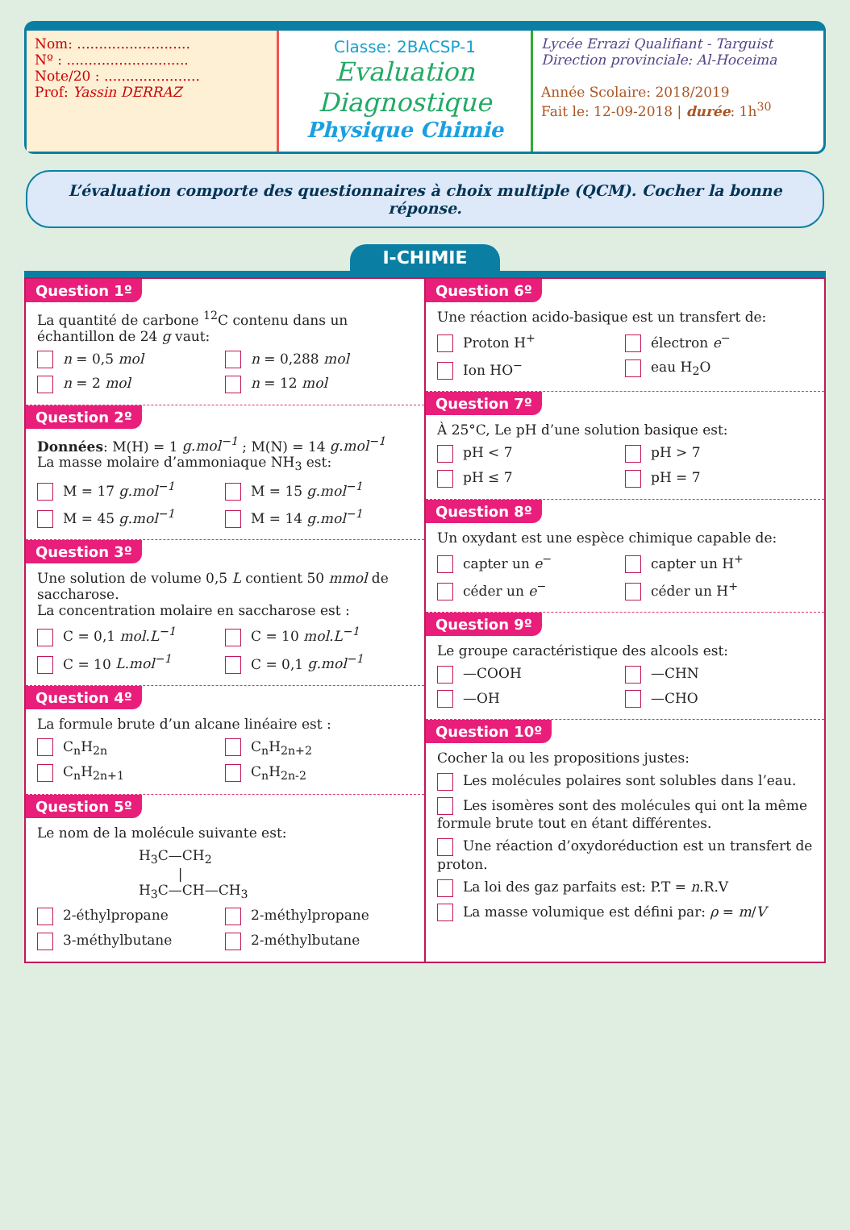Nom: ..........................
Nº : ............................
Note/20 : ......................
Prof: Yassin DERRAZ
Classe: 2BACSP-1
Evaluation Diagnostique
Physique Chimie
Lycée Errazi Qualifiant - Targuist
Direction provinciale: Al-Hoceima
Année Scolaire: 2018/2019
Fait le: 12-09-2018 | durée: 1h<sup>30</sup>
L’évaluation comporte des questionnaires à choix multiple (QCM). Cocher la bonne réponse.
I-CHIMIE
Question 1º
La quantité de carbone <sup>12</sup>C contenu dans un échantillon de 24 g vaut:
n = 0,5 mol
n = 0,288 mol
n = 2 mol
n = 12 mol
Question 2º
Données: M(H) = 1 g.mol<sup>−1</sup> ; M(N) = 14 g.mol<sup>−1</sup>
La masse molaire d’ammoniaque NH<sub>3</sub> est:
M = 17 g.mol<sup>−1</sup>
M = 15 g.mol<sup>−1</sup>
M = 45 g.mol<sup>−1</sup>
M = 14 g.mol<sup>−1</sup>
Question 3º
Une solution de volume 0,5 L contient 50 mmol de saccharose.
La concentration molaire en saccharose est :
C = 0,1 mol.L<sup>−1</sup>
C = 10 mol.L<sup>−1</sup>
C = 10 L.mol<sup>−1</sup>
C = 0,1 g.mol<sup>−1</sup>
Question 4º
La formule brute d’un alcane linéaire est :
C<sub>n</sub>H<sub>2n</sub>
C<sub>n</sub>H<sub>2n+2</sub>
C<sub>n</sub>H<sub>2n+1</sub>
C<sub>n</sub>H<sub>2n-2</sub>
Question 5º
Le nom de la molécule suivante est:
H<sub>3</sub>C—CH<sub>2</sub>
|
H<sub>3</sub>C—CH—CH<sub>3</sub>
2-éthylpropane
2-méthylpropane
3-méthylbutane
2-méthylbutane
Question 6º
Une réaction acido-basique est un transfert de:
Proton H<sup>+</sup>
électron e<sup>−</sup>
Ion HO<sup>−</sup>
eau H<sub>2</sub>O
Question 7º
À 25°C, Le pH d’une solution basique est:
pH < 7
pH > 7
pH ≤ 7
pH = 7
Question 8º
Un oxydant est une espèce chimique capable de:
capter un e<sup>−</sup>
capter un H<sup>+</sup>
céder un e<sup>−</sup>
céder un H<sup>+</sup>
Question 9º
Le groupe caractéristique des alcools est:
—COOH
—CHN
—OH
—CHO
Question 10º
Cocher la ou les propositions justes:
Les molécules polaires sont solubles dans l’eau.
Les isomères sont des molécules qui ont la même formule brute tout en étant différentes.
Une réaction d’oxydoréduction est un transfert de proton.
La loi des gaz parfaits est: P.T = n.R.V
La masse volumique est défini par: ρ = m/V